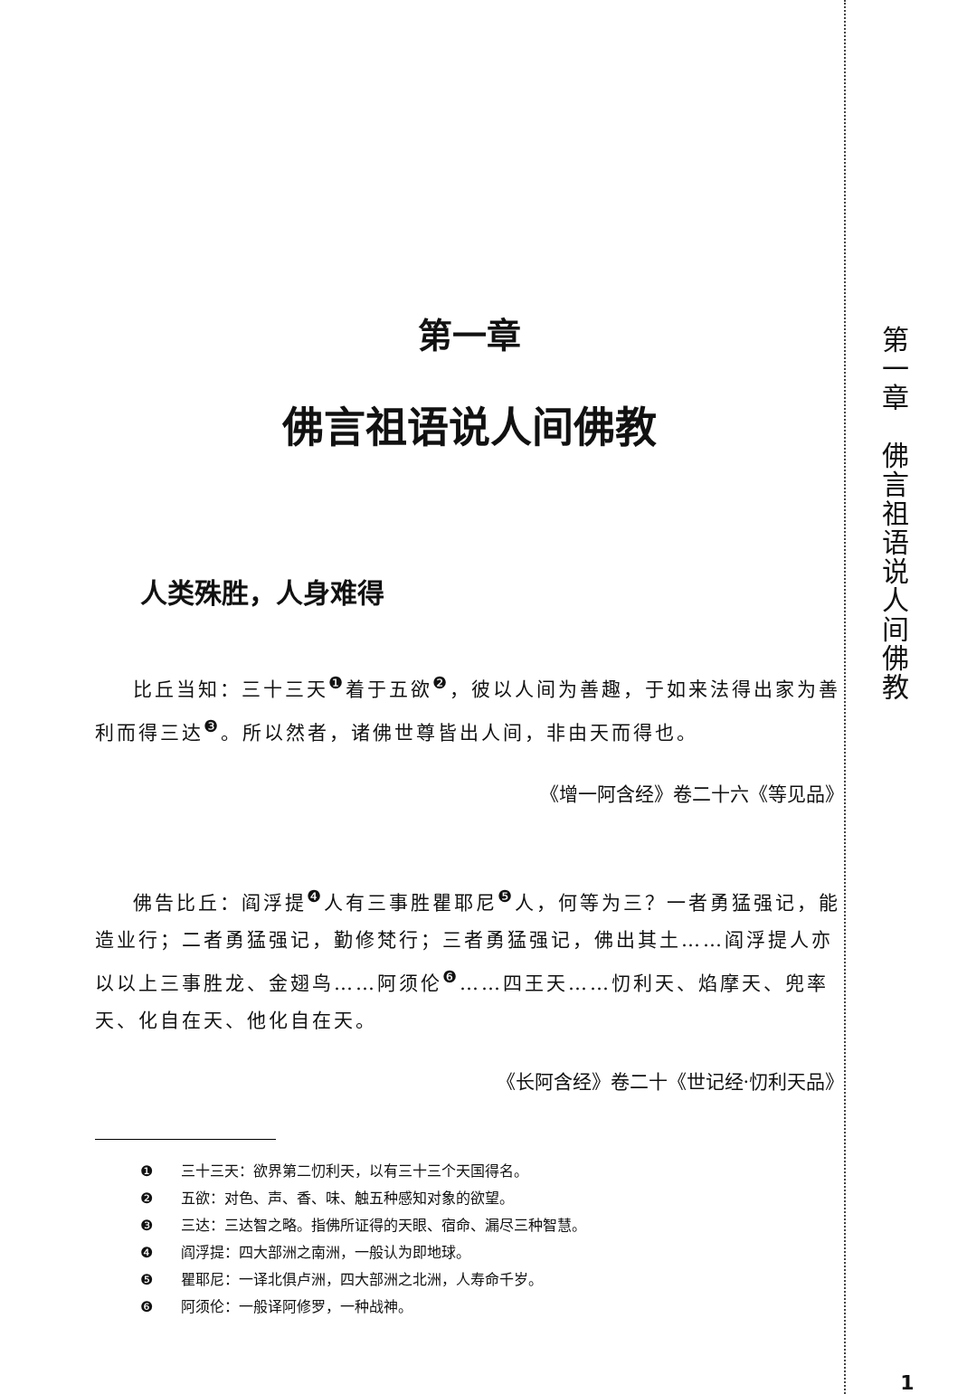第一章
佛言祖语说人间佛教
人类殊胜，人身难得
比丘当知：三十三天<sup>❶</sup>着于五欲<sup>❷</sup>，彼以人间为善趣，于如来法得出家为善利而得三达<sup>❸</sup>。所以然者，诸佛世尊皆出人间，非由天而得也。
《增一阿含经》卷二十六《等见品》
佛告比丘：阎浮提<sup>❹</sup>人有三事胜瞿耶尼<sup>❺</sup>人，何等为三？一者勇猛强记，能造业行；二者勇猛强记，勤修梵行；三者勇猛强记，佛出其土……阎浮提人亦以以上三事胜龙、金翅鸟……阿须伦<sup>❻</sup>……四王天……忉利天、焰摩天、兜率天、化自在天、他化自在天。
《长阿含经》卷二十《世记经·忉利天品》
❶ 三十三天：欲界第二忉利天，以有三十三个天国得名。
❷ 五欲：对色、声、香、味、触五种感知对象的欲望。
❸ 三达：三达智之略。指佛所证得的天眼、宿命、漏尽三种智慧。
❹ 阎浮提：四大部洲之南洲，一般认为即地球。
❺ 瞿耶尼：一译北俱卢洲，四大部洲之北洲，人寿命千岁。
❻ 阿须伦：一般译阿修罗，一种战神。
第一章　佛言祖语说人间佛教
1